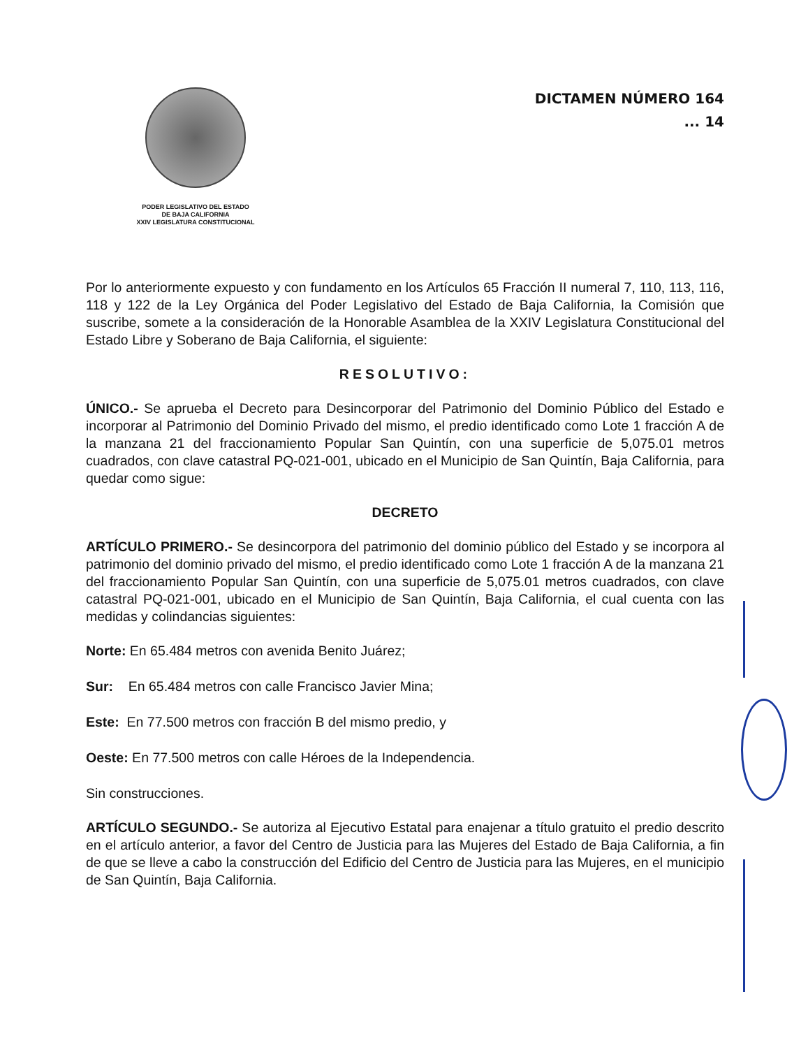PODER LEGISLATIVO DEL ESTADO
DE BAJA CALIFORNIA
XXIV LEGISLATURA CONSTITUCIONAL
DICTAMEN NÚMERO 164
... 14
Por lo anteriormente expuesto y con fundamento en los Artículos 65 Fracción II numeral 7, 110, 113, 116, 118 y 122 de la Ley Orgánica del Poder Legislativo del Estado de Baja California, la Comisión que suscribe, somete a la consideración de la Honorable Asamblea de la XXIV Legislatura Constitucional del Estado Libre y Soberano de Baja California, el siguiente:
RESOLUTIVO:
ÚNICO.- Se aprueba el Decreto para Desincorporar del Patrimonio del Dominio Público del Estado e incorporar al Patrimonio del Dominio Privado del mismo, el predio identificado como Lote 1 fracción A de la manzana 21 del fraccionamiento Popular San Quintín, con una superficie de 5,075.01 metros cuadrados, con clave catastral PQ-021-001, ubicado en el Municipio de San Quintín, Baja California, para quedar como sigue:
DECRETO
ARTÍCULO PRIMERO.- Se desincorpora del patrimonio del dominio público del Estado y se incorpora al patrimonio del dominio privado del mismo, el predio identificado como Lote 1 fracción A de la manzana 21 del fraccionamiento Popular San Quintín, con una superficie de 5,075.01 metros cuadrados, con clave catastral PQ-021-001, ubicado en el Municipio de San Quintín, Baja California, el cual cuenta con las medidas y colindancias siguientes:
Norte: En 65.484 metros con avenida Benito Juárez;
Sur: En 65.484 metros con calle Francisco Javier Mina;
Este: En 77.500 metros con fracción B del mismo predio, y
Oeste: En 77.500 metros con calle Héroes de la Independencia.
Sin construcciones.
ARTÍCULO SEGUNDO.- Se autoriza al Ejecutivo Estatal para enajenar a título gratuito el predio descrito en el artículo anterior, a favor del Centro de Justicia para las Mujeres del Estado de Baja California, a fin de que se lleve a cabo la construcción del Edificio del Centro de Justicia para las Mujeres, en el municipio de San Quintín, Baja California.